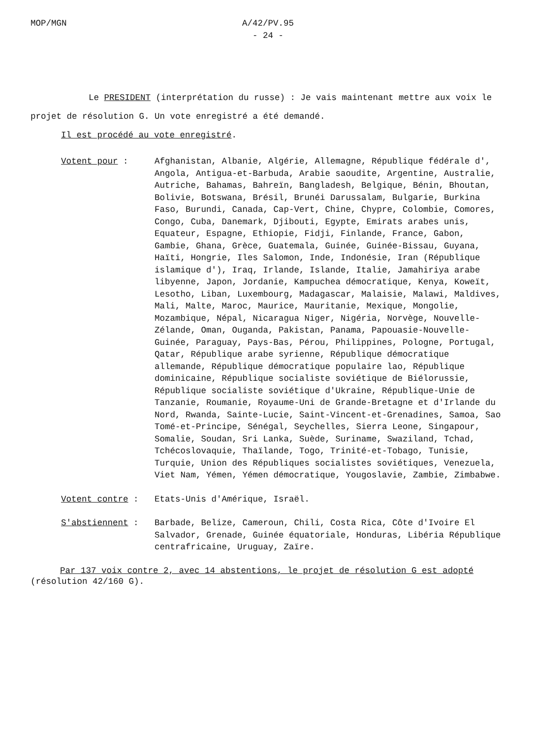MOP/MGN A/42/PV.95
- 24 -
Le PRESIDENT (interprétation du russe) : Je vais maintenant mettre aux voix le projet de résolution G. Un vote enregistré a été demandé.
Il est procédé au vote enregistré.
Votent pour : Afghanistan, Albanie, Algérie, Allemagne, République fédérale d', Angola, Antigua-et-Barbuda, Arabie saoudite, Argentine, Australie, Autriche, Bahamas, Bahreïn, Bangladesh, Belgique, Bénin, Bhoutan, Bolivie, Botswana, Brésil, Brunéi Darussalam, Bulgarie, Burkina Faso, Burundi, Canada, Cap-Vert, Chine, Chypre, Colombie, Comores, Congo, Cuba, Danemark, Djibouti, Egypte, Emirats arabes unis, Equateur, Espagne, Ethiopie, Fidji, Finlande, France, Gabon, Gambie, Ghana, Grèce, Guatemala, Guinée, Guinée-Bissau, Guyana, Haïti, Hongrie, Iles Salomon, Inde, Indonésie, Iran (République islamique d'), Iraq, Irlande, Islande, Italie, Jamahiriya arabe libyenne, Japon, Jordanie, Kampuchea démocratique, Kenya, Koweït, Lesotho, Liban, Luxembourg, Madagascar, Malaisie, Malawi, Maldives, Mali, Malte, Maroc, Maurice, Mauritanie, Mexique, Mongolie, Mozambique, Népal, Nicaragua Niger, Nigéria, Norvège, Nouvelle-Zélande, Oman, Ouganda, Pakistan, Panama, Papouasie-Nouvelle-Guinée, Paraguay, Pays-Bas, Pérou, Philippines, Pologne, Portugal, Qatar, République arabe syrienne, République démocratique allemande, République démocratique populaire lao, République dominicaine, République socialiste soviétique de Biélorussie, République socialiste soviétique d'Ukraine, République-Unie de Tanzanie, Roumanie, Royaume-Uni de Grande-Bretagne et d'Irlande du Nord, Rwanda, Sainte-Lucie, Saint-Vincent-et-Grenadines, Samoa, Sao Tomé-et-Principe, Sénégal, Seychelles, Sierra Leone, Singapour, Somalie, Soudan, Sri Lanka, Suède, Suriname, Swaziland, Tchad, Tchécoslovaquie, Thaïlande, Togo, Trinité-et-Tobago, Tunisie, Turquie, Union des Républiques socialistes soviétiques, Venezuela, Viet Nam, Yémen, Yémen démocratique, Yougoslavie, Zambie, Zimbabwe.
Votent contre : Etats-Unis d'Amérique, Israël.
S'abstiennent : Barbade, Belize, Cameroun, Chili, Costa Rica, Côte d'Ivoire El Salvador, Grenade, Guinée équatoriale, Honduras, Libéria République centrafricaine, Uruguay, Zaïre.
Par 137 voix contre 2, avec 14 abstentions, le projet de résolution G est adopté (résolution 42/160 G).